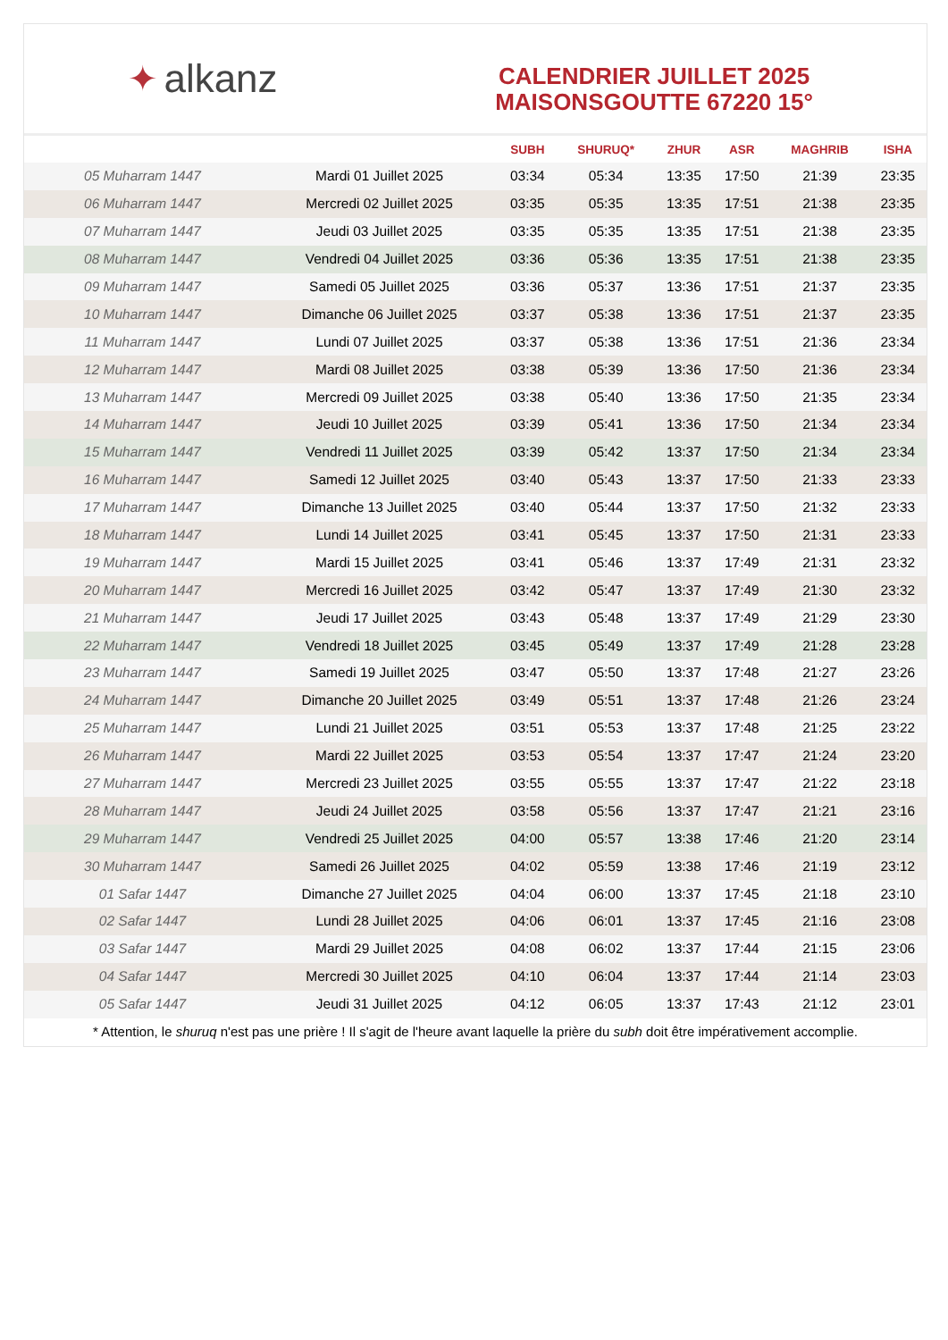✦ alkanz
CALENDRIER JUILLET 2025
MAISONSGOUTTE 67220 15°
| | | SUBH | SHURUQ* | ZHUR | ASR | MAGHRIB | ISHA |
| --- | --- | --- | --- | --- | --- | --- | --- |
| 05 Muharram 1447 | Mardi 01 Juillet 2025 | 03:34 | 05:34 | 13:35 | 17:50 | 21:39 | 23:35 |
| 06 Muharram 1447 | Mercredi 02 Juillet 2025 | 03:35 | 05:35 | 13:35 | 17:51 | 21:38 | 23:35 |
| 07 Muharram 1447 | Jeudi 03 Juillet 2025 | 03:35 | 05:35 | 13:35 | 17:51 | 21:38 | 23:35 |
| 08 Muharram 1447 | Vendredi 04 Juillet 2025 | 03:36 | 05:36 | 13:35 | 17:51 | 21:38 | 23:35 |
| 09 Muharram 1447 | Samedi 05 Juillet 2025 | 03:36 | 05:37 | 13:36 | 17:51 | 21:37 | 23:35 |
| 10 Muharram 1447 | Dimanche 06 Juillet 2025 | 03:37 | 05:38 | 13:36 | 17:51 | 21:37 | 23:35 |
| 11 Muharram 1447 | Lundi 07 Juillet 2025 | 03:37 | 05:38 | 13:36 | 17:51 | 21:36 | 23:34 |
| 12 Muharram 1447 | Mardi 08 Juillet 2025 | 03:38 | 05:39 | 13:36 | 17:50 | 21:36 | 23:34 |
| 13 Muharram 1447 | Mercredi 09 Juillet 2025 | 03:38 | 05:40 | 13:36 | 17:50 | 21:35 | 23:34 |
| 14 Muharram 1447 | Jeudi 10 Juillet 2025 | 03:39 | 05:41 | 13:36 | 17:50 | 21:34 | 23:34 |
| 15 Muharram 1447 | Vendredi 11 Juillet 2025 | 03:39 | 05:42 | 13:37 | 17:50 | 21:34 | 23:34 |
| 16 Muharram 1447 | Samedi 12 Juillet 2025 | 03:40 | 05:43 | 13:37 | 17:50 | 21:33 | 23:33 |
| 17 Muharram 1447 | Dimanche 13 Juillet 2025 | 03:40 | 05:44 | 13:37 | 17:50 | 21:32 | 23:33 |
| 18 Muharram 1447 | Lundi 14 Juillet 2025 | 03:41 | 05:45 | 13:37 | 17:50 | 21:31 | 23:33 |
| 19 Muharram 1447 | Mardi 15 Juillet 2025 | 03:41 | 05:46 | 13:37 | 17:49 | 21:31 | 23:32 |
| 20 Muharram 1447 | Mercredi 16 Juillet 2025 | 03:42 | 05:47 | 13:37 | 17:49 | 21:30 | 23:32 |
| 21 Muharram 1447 | Jeudi 17 Juillet 2025 | 03:43 | 05:48 | 13:37 | 17:49 | 21:29 | 23:30 |
| 22 Muharram 1447 | Vendredi 18 Juillet 2025 | 03:45 | 05:49 | 13:37 | 17:49 | 21:28 | 23:28 |
| 23 Muharram 1447 | Samedi 19 Juillet 2025 | 03:47 | 05:50 | 13:37 | 17:48 | 21:27 | 23:26 |
| 24 Muharram 1447 | Dimanche 20 Juillet 2025 | 03:49 | 05:51 | 13:37 | 17:48 | 21:26 | 23:24 |
| 25 Muharram 1447 | Lundi 21 Juillet 2025 | 03:51 | 05:53 | 13:37 | 17:48 | 21:25 | 23:22 |
| 26 Muharram 1447 | Mardi 22 Juillet 2025 | 03:53 | 05:54 | 13:37 | 17:47 | 21:24 | 23:20 |
| 27 Muharram 1447 | Mercredi 23 Juillet 2025 | 03:55 | 05:55 | 13:37 | 17:47 | 21:22 | 23:18 |
| 28 Muharram 1447 | Jeudi 24 Juillet 2025 | 03:58 | 05:56 | 13:37 | 17:47 | 21:21 | 23:16 |
| 29 Muharram 1447 | Vendredi 25 Juillet 2025 | 04:00 | 05:57 | 13:38 | 17:46 | 21:20 | 23:14 |
| 30 Muharram 1447 | Samedi 26 Juillet 2025 | 04:02 | 05:59 | 13:38 | 17:46 | 21:19 | 23:12 |
| 01 Safar 1447 | Dimanche 27 Juillet 2025 | 04:04 | 06:00 | 13:37 | 17:45 | 21:18 | 23:10 |
| 02 Safar 1447 | Lundi 28 Juillet 2025 | 04:06 | 06:01 | 13:37 | 17:45 | 21:16 | 23:08 |
| 03 Safar 1447 | Mardi 29 Juillet 2025 | 04:08 | 06:02 | 13:37 | 17:44 | 21:15 | 23:06 |
| 04 Safar 1447 | Mercredi 30 Juillet 2025 | 04:10 | 06:04 | 13:37 | 17:44 | 21:14 | 23:03 |
| 05 Safar 1447 | Jeudi 31 Juillet 2025 | 04:12 | 06:05 | 13:37 | 17:43 | 21:12 | 23:01 |
* Attention, le shuruq n'est pas une prière ! Il s'agit de l'heure avant laquelle la prière du subh doit être impérativement accomplie.